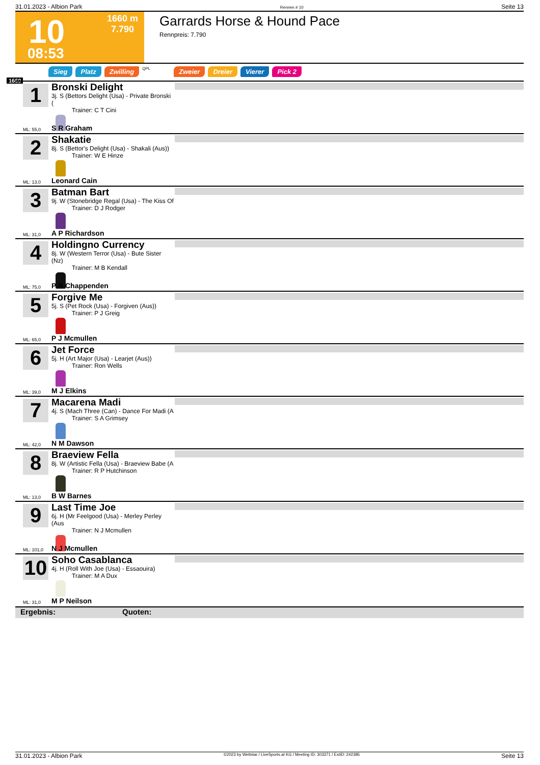31.01.2023 - Albion Park Rennen # 10 Seite 13
10 1660 m
7.790
08:53
Garrards Horse & Hound Pace
Rennpreis: 7.790
Sieg Platz Zwilling QPL Zweier Dreier Vierer Pick 2
1660
1
Bronski Delight
3j. S (Bettors Delight (Usa) - Private Bronski (
Trainer: C T Cini
ML: 55,0 S R Graham
2
Shakatie
8j. S (Bettor's Delight (Usa) - Shakali (Aus))
Trainer: W E Hinze
ML: 13,0 Leonard Cain
3
Batman Bart
9j. W (Stonebridge Regal (Usa) - The Kiss Of
Trainer: D J Rodger
ML: 31,0 A P Richardson
4
Holdingno Currency
8j. W (Western Terror (Usa) - Bute Sister (Nz)
Trainer: M B Kendall
ML: 75,0 P R Chappenden
5
Forgive Me
5j. S (Pet Rock (Usa) - Forgiven (Aus))
Trainer: P J Greig
ML: 65,0 P J Mcmullen
6
Jet Force
5j. H (Art Major (Usa) - Learjet (Aus))
Trainer: Ron Wells
ML: 39,0 M J Elkins
7
Macarena Madi
4j. S (Mach Three (Can) - Dance For Madi (A
Trainer: S A Grimsey
ML: 42,0 N M Dawson
8
Braeview Fella
8j. W (Artistic Fella (Usa) - Braeview Babe (A
Trainer: R P Hutchinson
ML: 13,0 B W Barnes
9
Last Time Joe
6j. H (Mr Feelgood (Usa) - Merley Perley (Aus
Trainer: N J Mcmullen
ML: 101,0 N J Mcmullen
10
Soho Casablanca
4j. H (Roll With Joe (Usa) - Essaouira)
Trainer: M A Dux
ML: 31,0 M P Neilson
Ergebnis: Quoten:
31.01.2023 - Albion Park ©2023 by Wettstar / LiveSports.at KG / Meeting ID: 303371 / ExtID: 242385 Seite 13